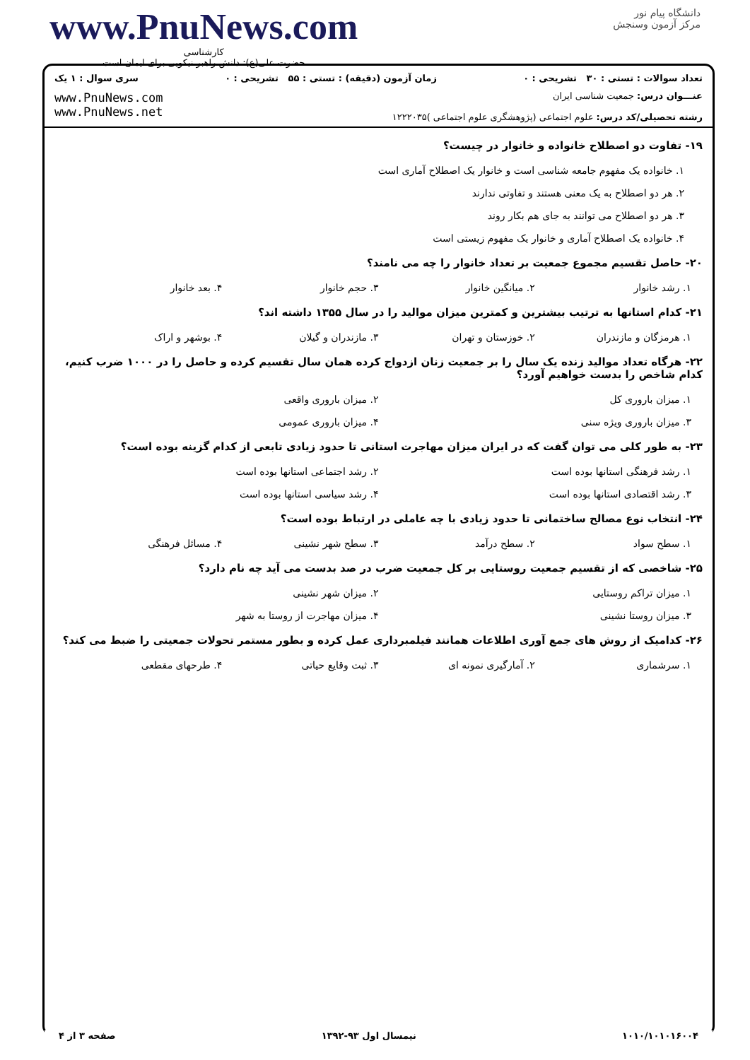www.PnuNews.com
کارشناسی
حضرت علی(ع): دانش راهبر نیکویی برای ایمان است
دانشگاه پیام نور
مرکز آزمون وسنجش
تعداد سوالات : تستی : ۳۰ تشریحی : ۰ زمان آزمون (دقیقه) : تستی : ۵۵ تشریحی : ۰ سری سوال : ۱ یک
عنـــوان درس: جمعیت شناسی ایران
رشته تحصیلی/کد درس: علوم اجتماعی (پژوهشگری علوم اجتماعی )۱۲۲۲۰۳۵
www.PnuNews.com
www.PnuNews.net
۱۹- تفاوت دو اصطلاح خانواده و خانوار در چیست؟
۱. خانواده یک مفهوم جامعه شناسی است و خانوار یک اصطلاح آماری است
۲. هر دو اصطلاح به یک معنی هستند و تفاوتی ندارند
۳. هر دو اصطلاح می توانند به جای هم بکار روند
۴. خانواده یک اصطلاح آماری و خانوار یک مفهوم زیستی است
۲۰- حاصل تقسیم مجموع جمعیت بر تعداد خانوار را چه می نامند؟
۱. رشد خانوار ۲. میانگین خانوار ۳. حجم خانوار ۴. بعد خانوار
۲۱- کدام استانها به ترتیب بیشترین و کمترین میزان موالید را در سال ۱۳۵۵ داشته اند؟
۱. هرمزگان و مازندران ۲. خوزستان و تهران ۳. مازندران و گیلان ۴. بوشهر و اراک
۲۲- هرگاه تعداد موالید زنده یک سال را بر جمعیت زنان ازدواج کرده همان سال تقسیم کرده و حاصل را در ۱۰۰۰ ضرب کنیم، کدام شاخص را بدست خواهیم آورد؟
۱. میزان باروری کل ۲. میزان باروری واقعی
۳. میزان باروری ویژه سنی ۴. میزان باروری عمومی
۲۳- به طور کلی می توان گفت که در ایران میزان مهاجرت استانی تا حدود زیادی تابعی از کدام گزینه بوده است؟
۱. رشد فرهنگی استانها بوده است ۲. رشد اجتماعی استانها بوده است
۳. رشد اقتصادی استانها بوده است ۴. رشد سیاسی استانها بوده است
۲۴- انتخاب نوع مصالح ساختمانی تا حدود زیادی با چه عاملی در ارتباط بوده است؟
۱. سطح سواد ۲. سطح درآمد ۳. سطح شهر نشینی ۴. مسائل فرهنگی
۲۵- شاخصی که از تقسیم جمعیت روستایی بر کل جمعیت ضرب در صد بدست می آید چه نام دارد؟
۱. میزان تراکم روستایی ۲. میزان شهر نشینی
۳. میزان روستا نشینی ۴. میزان مهاجرت از روستا به شهر
۲۶- کدامیک از روش های جمع آوری اطلاعات همانند فیلمبرداری عمل کرده و بطور مستمر تحولات جمعیتی را ضبط می کند؟
۱. سرشماری ۲. آمارگیری نمونه ای ۳. ثبت وقایع حیاتی ۴. طرحهای مقطعی
۱۰۱۰/۱۰۱۰۱۶۰۰۴ نیمسال اول ۹۳-۱۳۹۲ صفحه ۳ از ۴